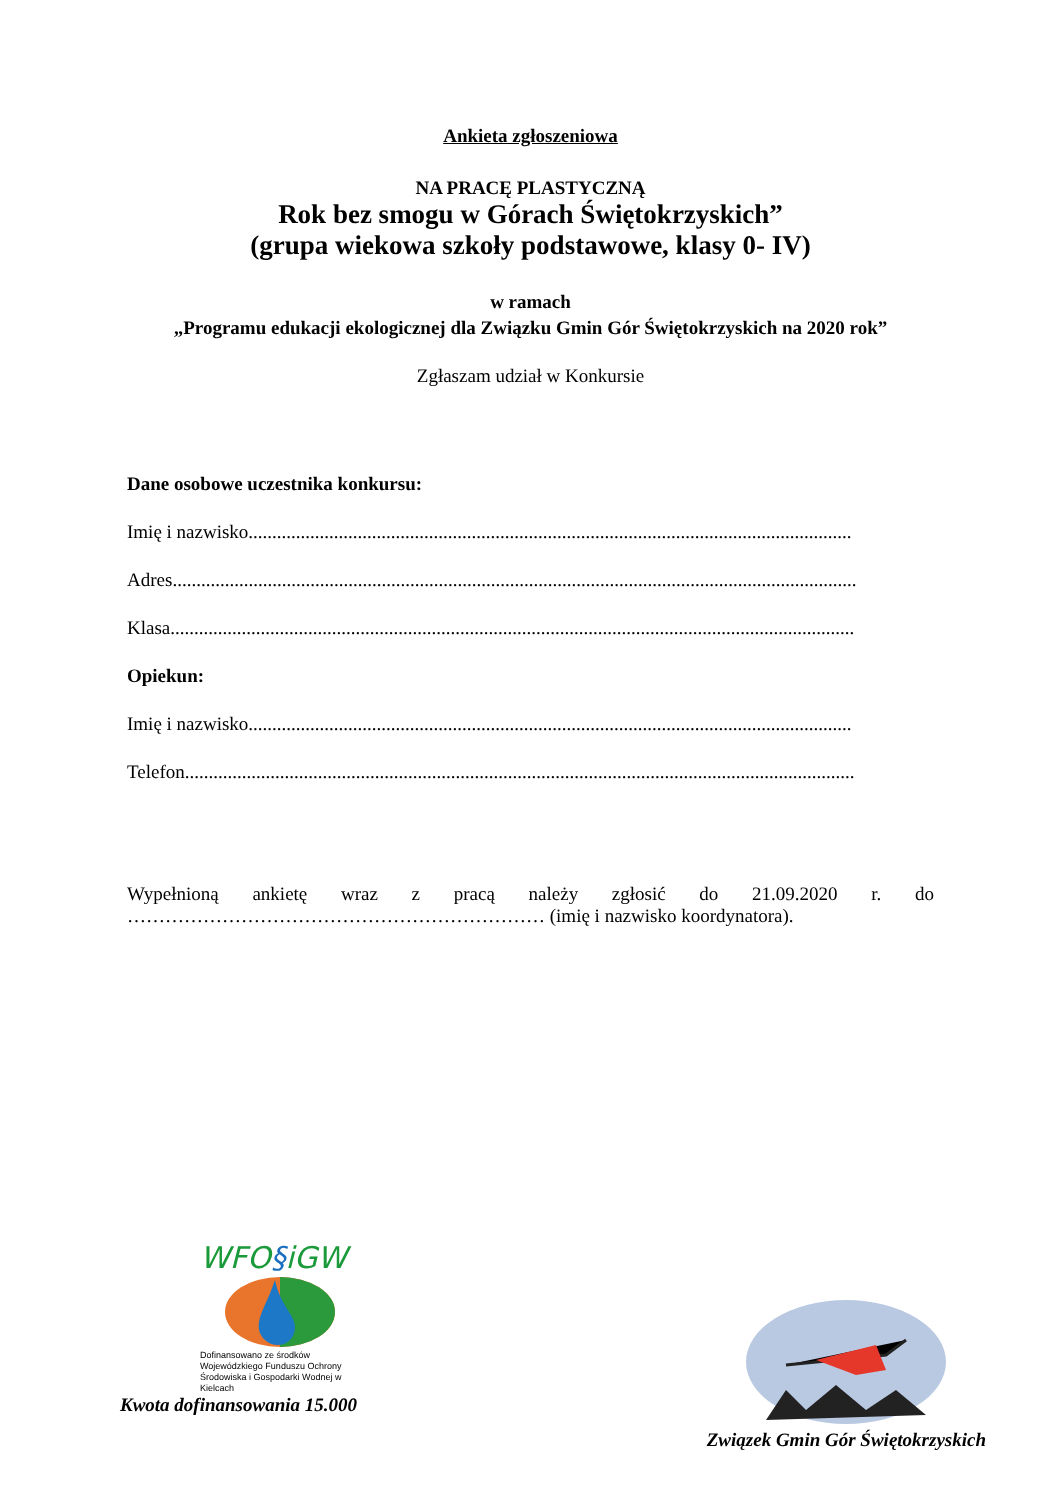Ankieta zgłoszeniowa
NA PRACĘ PLASTYCZNĄ
Rok bez smogu w Górach Świętokrzyskich”
(grupa wiekowa szkoły podstawowe, klasy 0- IV)
w ramach
„Programu edukacji ekologicznej dla Związku Gmin Gór Świętokrzyskich na 2020 rok”
Zgłaszam udział w Konkursie
Dane osobowe uczestnika konkursu:
Imię i nazwisko...............................................................................................................................
Adres................................................................................................................................................
Klasa................................................................................................................................................
Opiekun:
Imię i nazwisko...............................................................................................................................
Telefon.............................................................................................................................................
Wypełnioną ankietę wraz z pracą należy zgłosić do 21.09.2020 r. do
………………………………………………………… (imię i nazwisko koordynatora).
WFO§iGW
Dofinansowano ze środków Wojewódzkiego Funduszu Ochrony Środowiska i Gospodarki Wodnej w Kielcach
Kwota dofinansowania 15.000
Związek Gmin Gór Świętokrzyskich